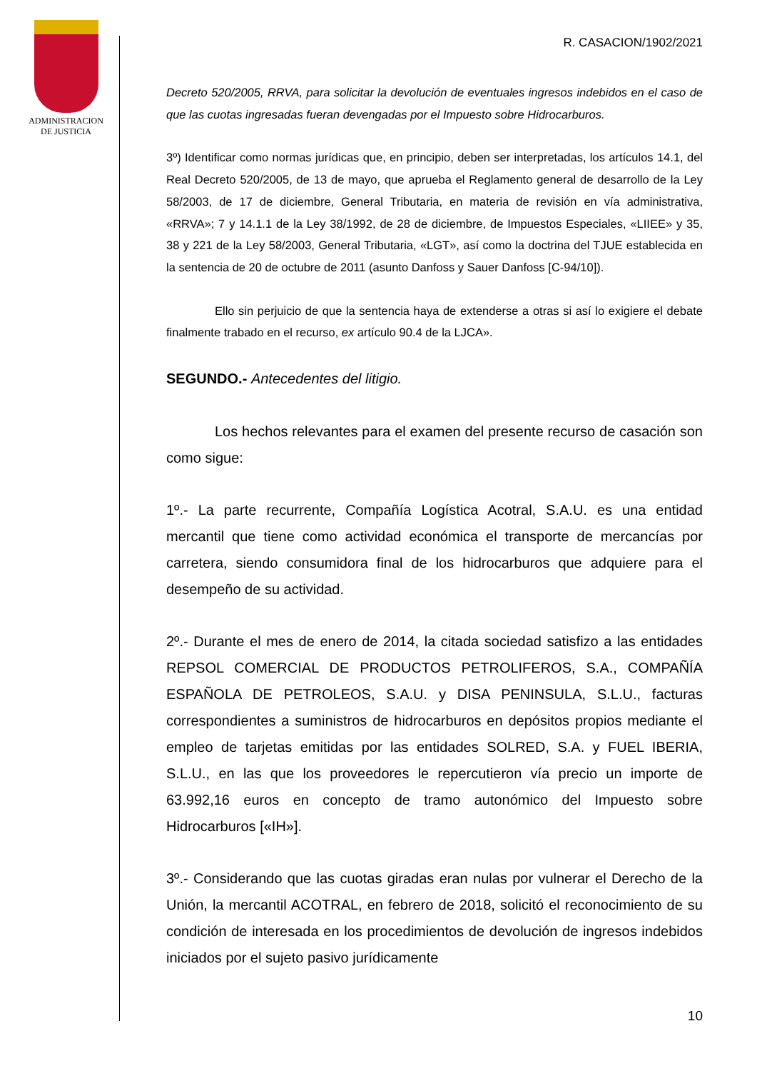ADMINISTRACION
DE JUSTICIA
R. CASACION/1902/2021
Decreto 520/2005, RRVA, para solicitar la devolución de eventuales ingresos indebidos en el caso de que las cuotas ingresadas fueran devengadas por el Impuesto sobre Hidrocarburos.
3º) Identificar como normas jurídicas que, en principio, deben ser interpretadas, los artículos 14.1, del Real Decreto 520/2005, de 13 de mayo, que aprueba el Reglamento general de desarrollo de la Ley 58/2003, de 17 de diciembre, General Tributaria, en materia de revisión en vía administrativa, «RRVA»; 7 y 14.1.1 de la Ley 38/1992, de 28 de diciembre, de Impuestos Especiales, «LIIEE» y 35, 38 y 221 de la Ley 58/2003, General Tributaria, «LGT», así como la doctrina del TJUE establecida en la sentencia de 20 de octubre de 2011 (asunto Danfoss y Sauer Danfoss [C-94/10]).
Ello sin perjuicio de que la sentencia haya de extenderse a otras si así lo exigiere el debate finalmente trabado en el recurso, ex artículo 90.4 de la LJCA».
SEGUNDO.- Antecedentes del litigio.
Los hechos relevantes para el examen del presente recurso de casación son como sigue:
1º.- La parte recurrente, Compañía Logística Acotral, S.A.U. es una entidad mercantil que tiene como actividad económica el transporte de mercancías por carretera, siendo consumidora final de los hidrocarburos que adquiere para el desempeño de su actividad.
2º.- Durante el mes de enero de 2014, la citada sociedad satisfizo a las entidades REPSOL COMERCIAL DE PRODUCTOS PETROLIFEROS, S.A., COMPAÑÍA ESPAÑOLA DE PETROLEOS, S.A.U. y DISA PENINSULA, S.L.U., facturas correspondientes a suministros de hidrocarburos en depósitos propios mediante el empleo de tarjetas emitidas por las entidades SOLRED, S.A. y FUEL IBERIA, S.L.U., en las que los proveedores le repercutieron vía precio un importe de 63.992,16 euros en concepto de tramo autonómico del Impuesto sobre Hidrocarburos [«IH»].
3º.- Considerando que las cuotas giradas eran nulas por vulnerar el Derecho de la Unión, la mercantil ACOTRAL, en febrero de 2018, solicitó el reconocimiento de su condición de interesada en los procedimientos de devolución de ingresos indebidos iniciados por el sujeto pasivo jurídicamente
10